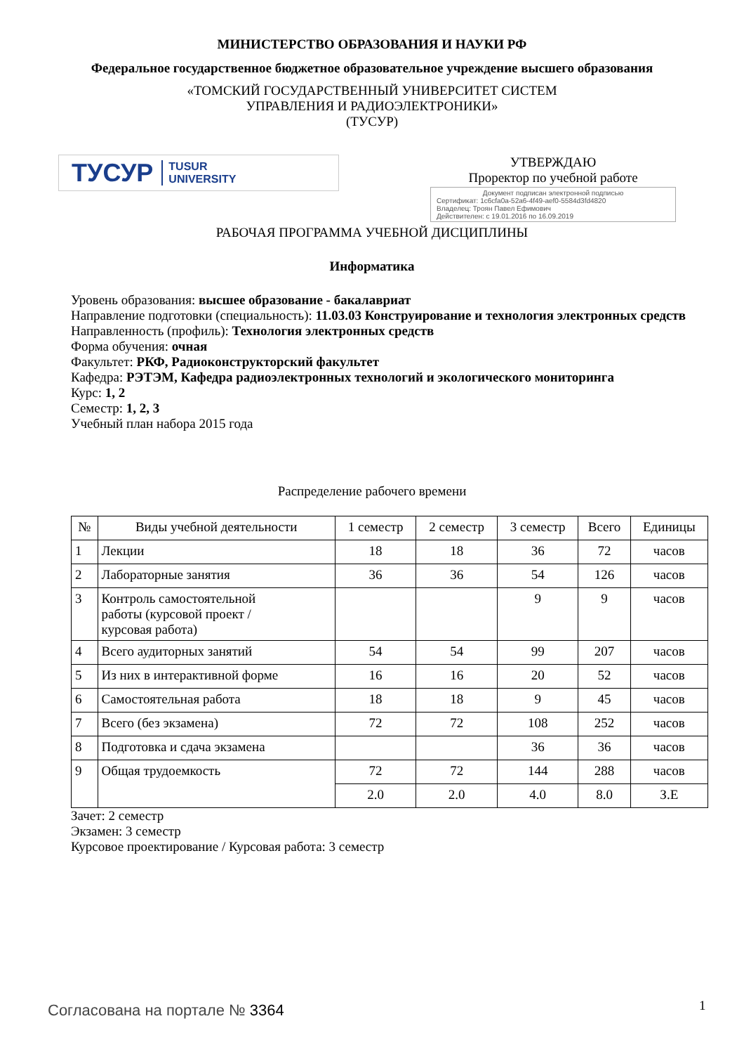МИНИСТЕРСТВО ОБРАЗОВАНИЯ И НАУКИ РФ
Федеральное государственное бюджетное образовательное учреждение высшего образования
«ТОМСКИЙ ГОСУДАРСТВЕННЫЙ УНИВЕРСИТЕТ СИСТЕМ
УПРАВЛЕНИЯ И РАДИОЭЛЕКТРОНИКИ»
(ТУСУР)
ТУСУР TUSUR
UNIVERSITY
УТВЕРЖДАЮ
Проректор по учебной работе
Документ подписан электронной подписью
Сертификат: 1c6cfa0a-52a6-4f49-aef0-5584d3fd4820
Владелец: Троян Павел Ефимович
Действителен: с 19.01.2016 по 16.09.2019
РАБОЧАЯ ПРОГРАММА УЧЕБНОЙ ДИСЦИПЛИНЫ
Информатика
Уровень образования: высшее образование - бакалавриат
Направление подготовки (специальность): 11.03.03 Конструирование и технология электронных средств
Направленность (профиль): Технология электронных средств
Форма обучения: очная
Факультет: РКФ, Радиоконструкторский факультет
Кафедра: РЭТЭМ, Кафедра радиоэлектронных технологий и экологического мониторинга
Курс: 1, 2
Семестр: 1, 2, 3
Учебный план набора 2015 года
Распределение рабочего времени
| № | Виды учебной деятельности | 1 семестр | 2 семестр | 3 семестр | Всего | Единицы |
| --- | --- | --- | --- | --- | --- | --- |
| 1 | Лекции | 18 | 18 | 36 | 72 | часов |
| 2 | Лабораторные занятия | 36 | 36 | 54 | 126 | часов |
| 3 | Контроль самостоятельной работы (курсовой проект / курсовая работа) | | | 9 | 9 | часов |
| 4 | Всего аудиторных занятий | 54 | 54 | 99 | 207 | часов |
| 5 | Из них в интерактивной форме | 16 | 16 | 20 | 52 | часов |
| 6 | Самостоятельная работа | 18 | 18 | 9 | 45 | часов |
| 7 | Всего (без экзамена) | 72 | 72 | 108 | 252 | часов |
| 8 | Подготовка и сдача экзамена | | | 36 | 36 | часов |
| 9 | Общая трудоемкость | 72 | 72 | 144 | 288 | часов |
| | | 2.0 | 2.0 | 4.0 | 8.0 | З.Е |
Зачет: 2 семестр
Экзамен: 3 семестр
Курсовое проектирование / Курсовая работа: 3 семестр
Согласована на портале № 3364 1